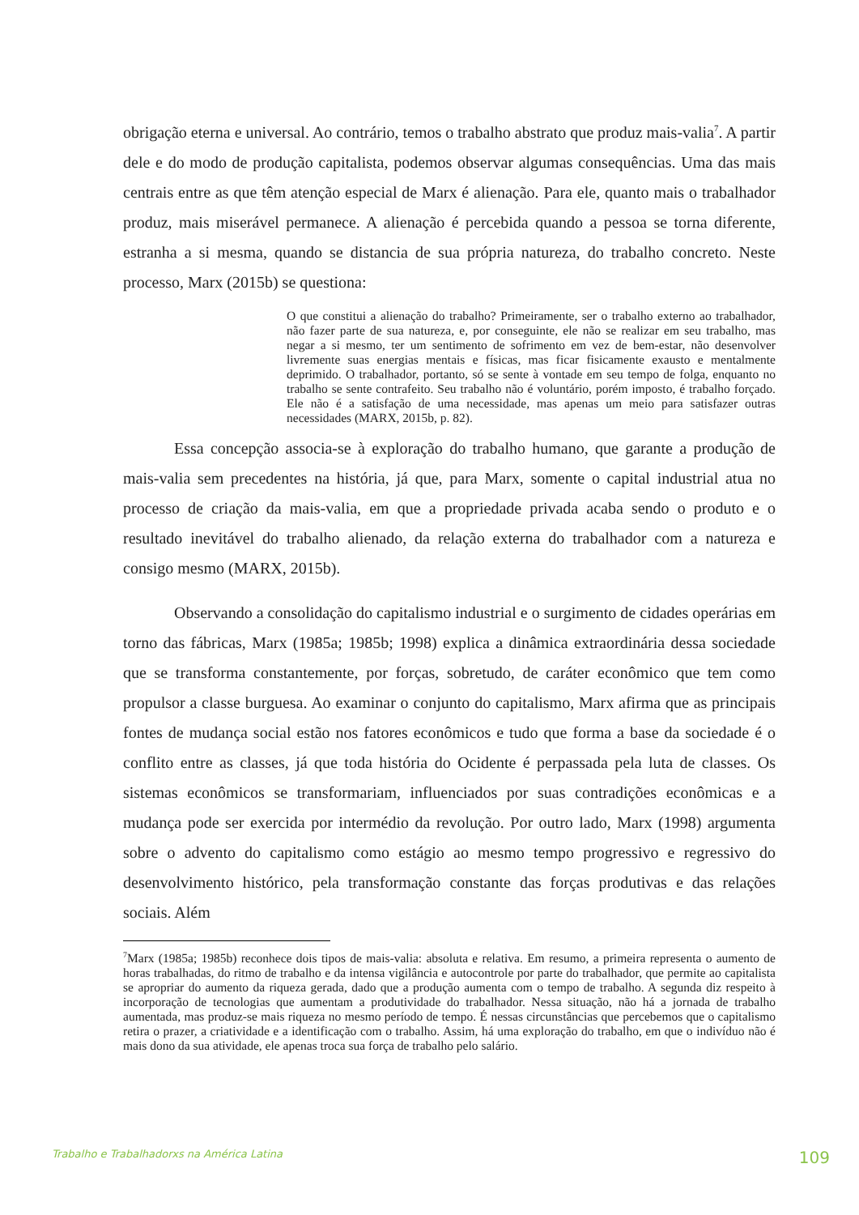obrigação eterna e universal. Ao contrário, temos o trabalho abstrato que produz mais-valia<sup>7</sup>. A partir dele e do modo de produção capitalista, podemos observar algumas consequências. Uma das mais centrais entre as que têm atenção especial de Marx é alienação. Para ele, quanto mais o trabalhador produz, mais miserável permanece. A alienação é percebida quando a pessoa se torna diferente, estranha a si mesma, quando se distancia de sua própria natureza, do trabalho concreto. Neste processo, Marx (2015b) se questiona:
O que constitui a alienação do trabalho? Primeiramente, ser o trabalho externo ao trabalhador, não fazer parte de sua natureza, e, por conseguinte, ele não se realizar em seu trabalho, mas negar a si mesmo, ter um sentimento de sofrimento em vez de bem-estar, não desenvolver livremente suas energias mentais e físicas, mas ficar fisicamente exausto e mentalmente deprimido. O trabalhador, portanto, só se sente à vontade em seu tempo de folga, enquanto no trabalho se sente contrafeito. Seu trabalho não é voluntário, porém imposto, é trabalho forçado. Ele não é a satisfação de uma necessidade, mas apenas um meio para satisfazer outras necessidades (MARX, 2015b, p. 82).
Essa concepção associa-se à exploração do trabalho humano, que garante a produção de mais-valia sem precedentes na história, já que, para Marx, somente o capital industrial atua no processo de criação da mais-valia, em que a propriedade privada acaba sendo o produto e o resultado inevitável do trabalho alienado, da relação externa do trabalhador com a natureza e consigo mesmo (MARX, 2015b).
Observando a consolidação do capitalismo industrial e o surgimento de cidades operárias em torno das fábricas, Marx (1985a; 1985b; 1998) explica a dinâmica extraordinária dessa sociedade que se transforma constantemente, por forças, sobretudo, de caráter econômico que tem como propulsor a classe burguesa. Ao examinar o conjunto do capitalismo, Marx afirma que as principais fontes de mudança social estão nos fatores econômicos e tudo que forma a base da sociedade é o conflito entre as classes, já que toda história do Ocidente é perpassada pela luta de classes. Os sistemas econômicos se transformariam, influenciados por suas contradições econômicas e a mudança pode ser exercida por intermédio da revolução. Por outro lado, Marx (1998) argumenta sobre o advento do capitalismo como estágio ao mesmo tempo progressivo e regressivo do desenvolvimento histórico, pela transformação constante das forças produtivas e das relações sociais. Além
<sup>7</sup> Marx (1985a; 1985b) reconhece dois tipos de mais-valia: absoluta e relativa. Em resumo, a primeira representa o aumento de horas trabalhadas, do ritmo de trabalho e da intensa vigilância e autocontrole por parte do trabalhador, que permite ao capitalista se apropriar do aumento da riqueza gerada, dado que a produção aumenta com o tempo de trabalho. A segunda diz respeito à incorporação de tecnologias que aumentam a produtividade do trabalhador. Nessa situação, não há a jornada de trabalho aumentada, mas produz-se mais riqueza no mesmo período de tempo. É nessas circunstâncias que percebemos que o capitalismo retira o prazer, a criatividade e a identificação com o trabalho. Assim, há uma exploração do trabalho, em que o indivíduo não é mais dono da sua atividade, ele apenas troca sua força de trabalho pelo salário.
Trabalho e Trabalhadorxs na América Latina 109